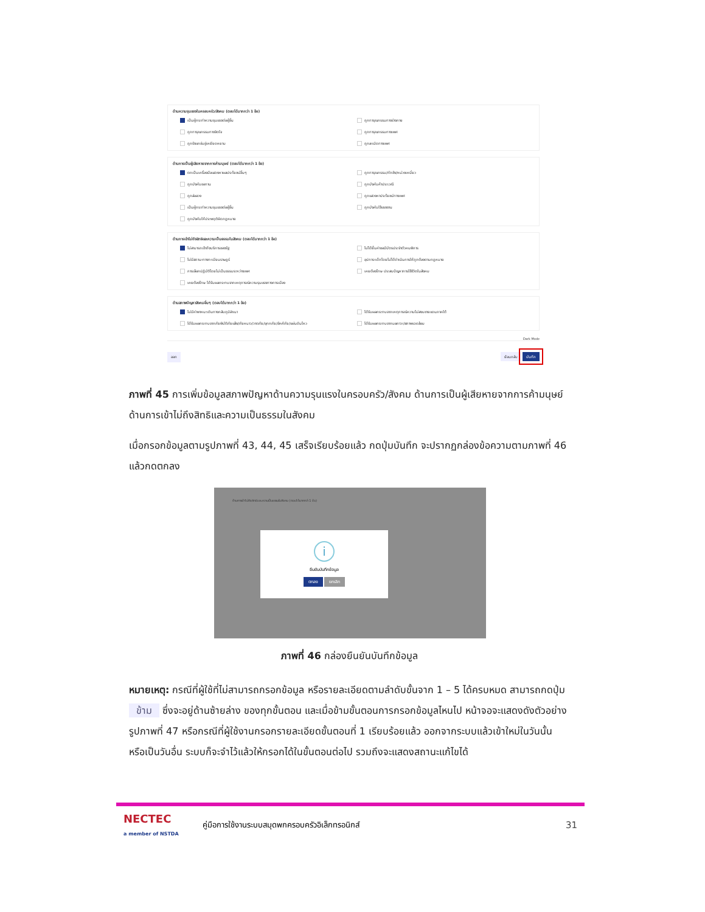ด้านความรุนแรงในครอบครัว/สังคม (ตอบได้มากกว่า 1 ข้อ)
เป็นผู้กระทำความรุนแรงต่อผู้อื่น ถูกทารุณกรรมทางร่างกาย ถูกทารุณกรรมทางจิตใจ ถูกทารุณกรรมทางเพศ ถูกรังแกข่มขู่เหยียดหยาม ถูกละเมิดทางเพศ
ด้านการเป็นผู้เสียหายจากการค้ามนุษย์ (ตอบได้มากกว่า 1 ข้อ)
ตกเป็นเครื่องมือแสวงหาผลประโยชน์อื่นๆ ถูกทารุณกรรม/กักขัง/หน่วงเหนี่ยว ถูกบังคับขอทาน ถูกบังคับค้าประเวณี ถูกล่อลวง ถูกแสวงหาประโยชน์ทางเพศ เป็นผู้กระทำความรุนแรงต่อผู้อื่น ถูกบังคับใช้แรงงาน ถูกบังคับให้ประพฤติผิดกฎหมาย
ด้านการเข้าไม่ถึงสิทธิและความเป็นธรรมในสังคม (ตอบได้มากกว่า 1 ข้อ)
ไม่สามารถเข้าถึงบริการของรัฐ ไม่ได้ยื่นคำขอมีบัตรประจำตัวคนพิการ ไม่มีสถานะทางทะเบียนราษฎร์ อุปการะเด็กโดยไม่ได้ดำเนินการให้ถูกต้องตามกฎหมาย การเลือกปฏิบัติโดยไม่เป็นธรรมระหว่างเพศ เคยต้องโทษ ประสบปัญหาการใช้ชีวิตในสังคม เคยต้องโทษ ได้รับผลกระทบจากเหตุการณ์ความรุนแรงทางการเมือง
ด้านสภาพปัญหาสังคมอื่นๆ (ตอบได้มากกว่า 1 ข้อ)
ไม่มีค่าพาหนะเดินทางกลับภูมิลำเนา ได้รับผลกระทบจากเหตุการณ์ความไม่สงบชายแดนภาคใต้ ได้รับผลกระทบจากภัยพิบัติภัยแล้ง/ภัยหนาว/วาตภัย/อุทกภัย/อัคคีภัย/แผ่นดินไหว ได้รับผลกระทบจากมลภาวะ/สภาพแวดล้อม
Dark Mode
ออก ย้อนกลับ บันทึก
ภาพที่ 45 การเพิ่มข้อมูลสภาพปัญหาด้านความรุนแรงในครอบครัว/สังคม ด้านการเป็นผู้เสียหายจากการค้ามนุษย์ ด้านการเข้าไม่ถึงสิทธิและความเป็นธรรมในสังคม
เมื่อกรอกข้อมูลตามรูปภาพที่ 43, 44, 45 เสร็จเรียบร้อยแล้ว กดปุ่มบันทึก จะปรากฏกล่องข้อความตามภาพที่ 46 แล้วกดตกลง
ด้านการเข้าไม่ถึงสิทธิและความเป็นธรรมในสังคม (ตอบได้มากกว่า 1 ข้อ)
i
ยืนยันบันทึกข้อมูล
ตกลง ยกเลิก
ภาพที่ 46 กล่องยืนยันบันทึกข้อมูล
หมายเหตุ: กรณีที่ผู้ใช้ที่ไม่สามารถกรอกข้อมูล หรือรายละเอียดตามลำดับขั้นจาก 1 – 5 ได้ครบหมด สามารถกดปุ่ม ข้าม ซึ่งจะอยู่ด้านซ้ายล่าง ของทุกขั้นตอน และเมื่อข้ามขั้นตอนการกรอกข้อมูลไหนไป หน้าจอจะแสดงดังตัวอย่างรูปภาพที่ 47 หรือกรณีที่ผู้ใช้งานกรอกรายละเอียดขั้นตอนที่ 1 เรียบร้อยแล้ว ออกจากระบบแล้วเข้าใหม่ในวันนั้น หรือเป็นวันอื่น ระบบก็จะจำไว้แล้วให้กรอกได้ในขั้นตอนต่อไป รวมถึงจะแสดงสถานะแก้ไขได้
NECTEC
a member of NSTDA คู่มือการใช้งานระบบสมุดพกครอบครัวอิเล็กทรอนิกส์ 31